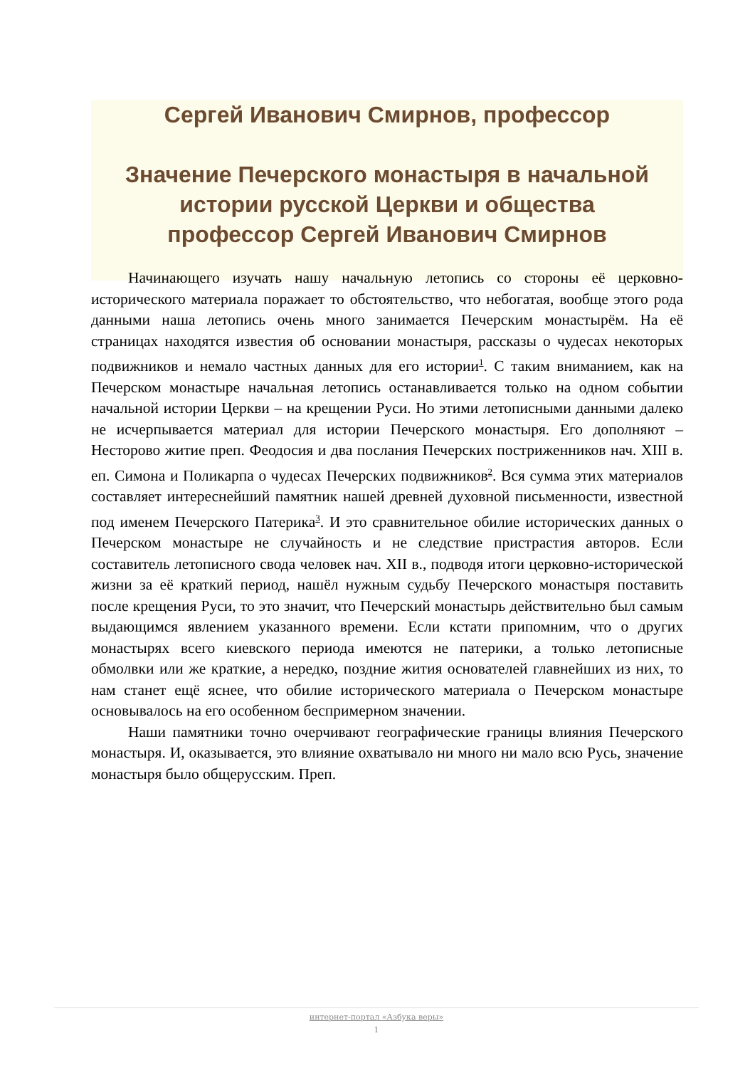Сергей Иванович Смирнов, профессор
Значение Печерского монастыря в начальной истории русской Церкви и общества
профессор Сергей Иванович Смирнов
Начинающего изучать нашу начальную летопись со стороны её церковно-исторического материала поражает то обстоятельство, что небогатая, вообще этого рода данными наша летопись очень много занимается Печерским монастырём. На её страницах находятся известия об основании монастыря, рассказы о чудесах некоторых подвижников и немало частных данных для его истории<sup>1</sup>. С таким вниманием, как на Печерском монастыре начальная летопись останавливается только на одном событии начальной истории Церкви – на крещении Руси. Но этими летописными данными далеко не исчерпывается материал для истории Печерского монастыря. Его дополняют – Несторово житие преп. Феодосия и два послания Печерских постриженников нач. XIII в. еп. Симона и Поликарпа о чудесах Печерских подвижников<sup>2</sup>. Вся сумма этих материалов составляет интереснейший памятник нашей древней духовной письменности, известной под именем Печерского Патерика<sup>3</sup>. И это сравнительное обилие исторических данных о Печерском монастыре не случайность и не следствие пристрастия авторов. Если составитель летописного свода человек нач. XII в., подводя итоги церковно-исторической жизни за её краткий период, нашёл нужным судьбу Печерского монастыря поставить после крещения Руси, то это значит, что Печерский монастырь действительно был самым выдающимся явлением указанного времени. Если кстати припомним, что о других монастырях всего киевского периода имеются не патерики, а только летописные обмолвки или же краткие, а нередко, поздние жития основателей главнейших из них, то нам станет ещё яснее, что обилие исторического материала о Печерском монастыре основывалось на его особенном беспримерном значении.
Наши памятники точно очерчивают географические границы влияния Печерского монастыря. И, оказывается, это влияние охватывало ни много ни мало всю Русь, значение монастыря было общерусским. Преп.
интернет-портал «Азбука веры»
1